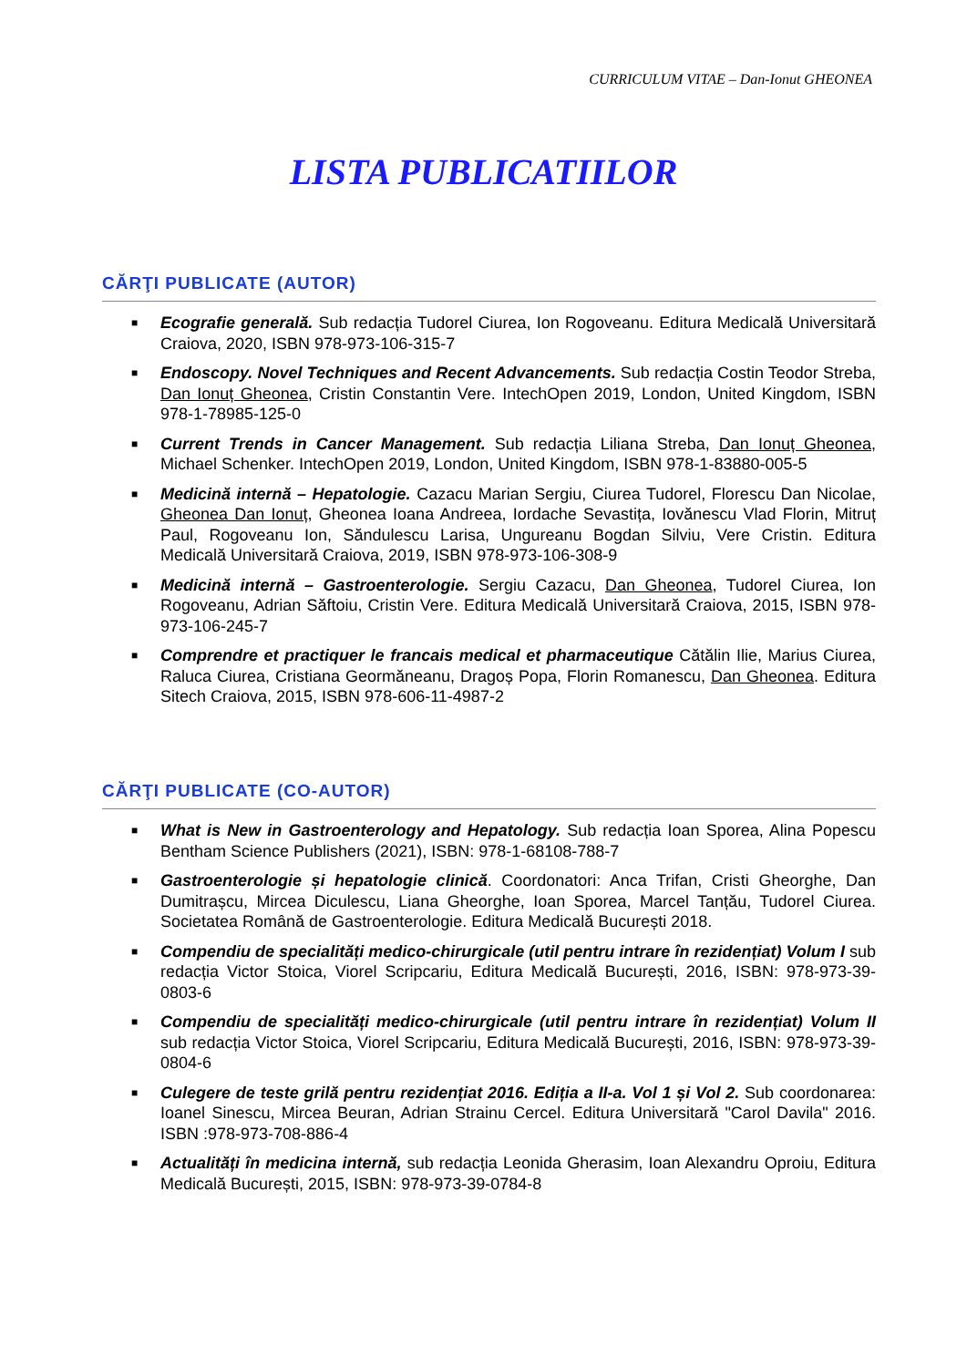CURRICULUM VITAE – Dan-Ionut GHEONEA
LISTA PUBLICATIILOR
CĂRŢI PUBLICATE (AUTOR)
■ Ecografie generală. Sub redacția Tudorel Ciurea, Ion Rogoveanu. Editura Medicală Universitară Craiova, 2020, ISBN 978-973-106-315-7
■ Endoscopy. Novel Techniques and Recent Advancements. Sub redacția Costin Teodor Streba, Dan Ionuț Gheonea, Cristin Constantin Vere. IntechOpen 2019, London, United Kingdom, ISBN 978-1-78985-125-0
■ Current Trends in Cancer Management. Sub redacția Liliana Streba, Dan Ionuț Gheonea, Michael Schenker. IntechOpen 2019, London, United Kingdom, ISBN 978-1-83880-005-5
■ Medicină internă – Hepatologie. Cazacu Marian Sergiu, Ciurea Tudorel, Florescu Dan Nicolae, Gheonea Dan Ionuț, Gheonea Ioana Andreea, Iordache Sevastița, Iovănescu Vlad Florin, Mitruț Paul, Rogoveanu Ion, Săndulescu Larisa, Ungureanu Bogdan Silviu, Vere Cristin. Editura Medicală Universitară Craiova, 2019, ISBN 978-973-106-308-9
■ Medicină internă – Gastroenterologie. Sergiu Cazacu, Dan Gheonea, Tudorel Ciurea, Ion Rogoveanu, Adrian Săftoiu, Cristin Vere. Editura Medicală Universitară Craiova, 2015, ISBN 978-973-106-245-7
■ Comprendre et practiquer le francais medical et pharmaceutique Cătălin Ilie, Marius Ciurea, Raluca Ciurea, Cristiana Geormăneanu, Dragoș Popa, Florin Romanescu, Dan Gheonea. Editura Sitech Craiova, 2015, ISBN 978-606-11-4987-2
CĂRŢI PUBLICATE (CO-AUTOR)
■ What is New in Gastroenterology and Hepatology. Sub redacția Ioan Sporea, Alina Popescu Bentham Science Publishers (2021), ISBN: 978-1-68108-788-7
■ Gastroenterologie și hepatologie clinică. Coordonatori: Anca Trifan, Cristi Gheorghe, Dan Dumitrașcu, Mircea Diculescu, Liana Gheorghe, Ioan Sporea, Marcel Tanțău, Tudorel Ciurea. Societatea Română de Gastroenterologie. Editura Medicală București 2018.
■ Compendiu de specialități medico-chirurgicale (util pentru intrare în rezidențiat) Volum I sub redacția Victor Stoica, Viorel Scripcariu, Editura Medicală București, 2016, ISBN: 978-973-39-0803-6
■ Compendiu de specialități medico-chirurgicale (util pentru intrare în rezidențiat) Volum II sub redacția Victor Stoica, Viorel Scripcariu, Editura Medicală București, 2016, ISBN: 978-973-39-0804-6
■ Culegere de teste grilă pentru rezidențiat 2016. Ediția a II-a. Vol 1 și Vol 2. Sub coordonarea: Ioanel Sinescu, Mircea Beuran, Adrian Strainu Cercel. Editura Universitară "Carol Davila" 2016. ISBN :978-973-708-886-4
■ Actualități în medicina internă, sub redacția Leonida Gherasim, Ioan Alexandru Oproiu, Editura Medicală București, 2015, ISBN: 978-973-39-0784-8